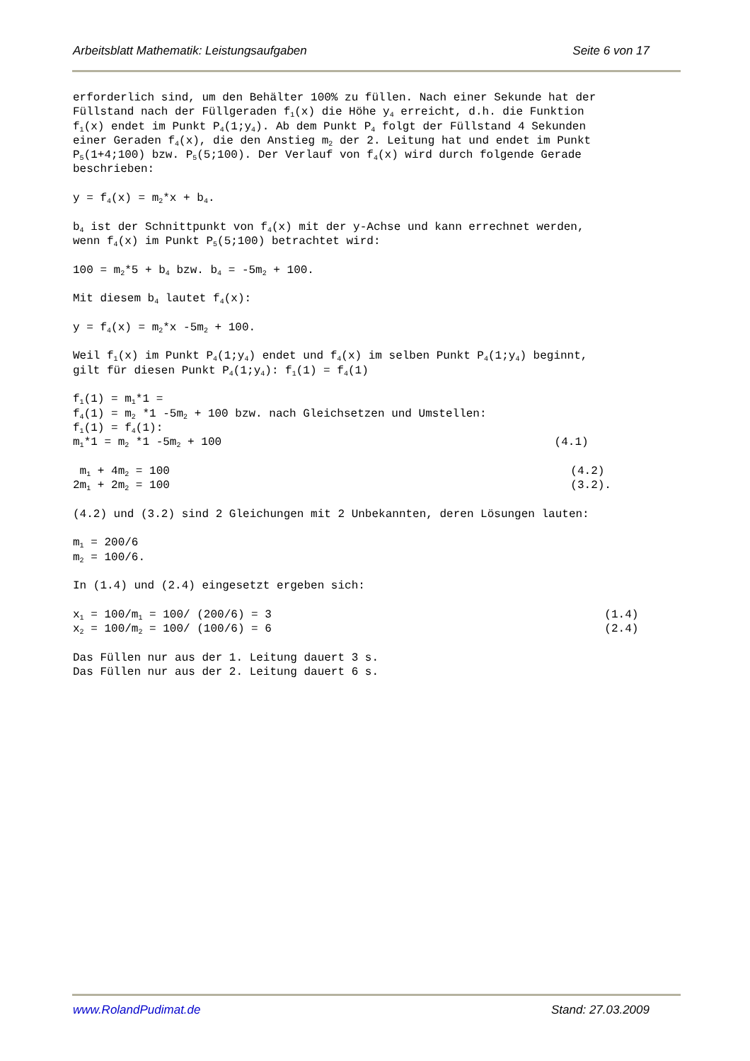Arbeitsblatt Mathematik: Leistungsaufgaben Seite 6 von 17
erforderlich sind, um den Behälter 100% zu füllen. Nach einer Sekunde hat der Füllstand nach der Füllgeraden f<sub>1</sub>(x) die Höhe y<sub>4</sub> erreicht, d.h. die Funktion f<sub>1</sub>(x) endet im Punkt P<sub>4</sub>(1;y<sub>4</sub>). Ab dem Punkt P<sub>4</sub> folgt der Füllstand 4 Sekunden einer Geraden f<sub>4</sub>(x), die den Anstieg m<sub>2</sub> der 2. Leitung hat und endet im Punkt P<sub>5</sub>(1+4;100) bzw. P<sub>5</sub>(5;100). Der Verlauf von f<sub>4</sub>(x) wird durch folgende Gerade beschrieben: y = f<sub>4</sub>(x) = m<sub>2</sub>*x + b<sub>4</sub>. b<sub>4</sub> ist der Schnittpunkt von f<sub>4</sub>(x) mit der y-Achse und kann errechnet werden, wenn f<sub>4</sub>(x) im Punkt P<sub>5</sub>(5;100) betrachtet wird: 100 = m<sub>2</sub>*5 + b<sub>4</sub> bzw. b<sub>4</sub> = -5m<sub>2</sub> + 100. Mit diesem b<sub>4</sub> lautet f<sub>4</sub>(x): y = f<sub>4</sub>(x) = m<sub>2</sub>*x -5m<sub>2</sub> + 100. Weil f<sub>1</sub>(x) im Punkt P<sub>4</sub>(1;y<sub>4</sub>) endet und f<sub>4</sub>(x) im selben Punkt P<sub>4</sub>(1;y<sub>4</sub>) beginnt, gilt für diesen Punkt P<sub>4</sub>(1;y<sub>4</sub>): f<sub>1</sub>(1) = f<sub>4</sub>(1) f<sub>1</sub>(1) = m<sub>1</sub>*1 = f<sub>4</sub>(1) = m<sub>2</sub> *1 -5m<sub>2</sub> + 100 bzw. nach Gleichsetzen und Umstellen: f<sub>1</sub>(1) = f<sub>4</sub>(1): m<sub>1</sub>*1 = m<sub>2</sub> *1 -5m<sub>2</sub> + 100 (4.1) m<sub>1</sub> + 4m<sub>2</sub> = 100 (4.2) 2m<sub>1</sub> + 2m<sub>2</sub> = 100 (3.2). (4.2) und (3.2) sind 2 Gleichungen mit 2 Unbekannten, deren Lösungen lauten: m<sub>1</sub> = 200/6 m<sub>2</sub> = 100/6. In (1.4) und (2.4) eingesetzt ergeben sich: x<sub>1</sub> = 100/m<sub>1</sub> = 100/ (200/6) = 3 (1.4) x<sub>2</sub> = 100/m<sub>2</sub> = 100/ (100/6) = 6 (2.4) Das Füllen nur aus der 1. Leitung dauert 3 s. Das Füllen nur aus der 2. Leitung dauert 6 s.
www.RolandPudimat.de Stand: 27.03.2009